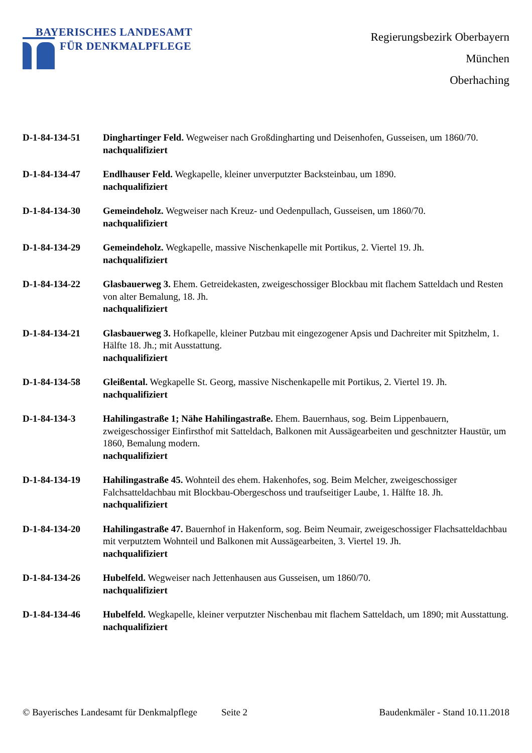BAYERISCHES LANDESAMT
FÜR DENKMALPFLEGE
Regierungsbezirk Oberbayern
München
Oberhaching
D-1-84-134-51 Dinghartinger Feld. Wegweiser nach Großdingharting und Deisenhofen, Gusseisen, um 1860/70.
nachqualifiziert
D-1-84-134-47 Endlhauser Feld. Wegkapelle, kleiner unverputzter Backsteinbau, um 1890.
nachqualifiziert
D-1-84-134-30 Gemeindeholz. Wegweiser nach Kreuz- und Oedenpullach, Gusseisen, um 1860/70.
nachqualifiziert
D-1-84-134-29 Gemeindeholz. Wegkapelle, massive Nischenkapelle mit Portikus, 2. Viertel 19. Jh.
nachqualifiziert
D-1-84-134-22 Glasbauerweg 3. Ehem. Getreidekasten, zweigeschossiger Blockbau mit flachem Satteldach und Resten von alter Bemalung, 18. Jh.
nachqualifiziert
D-1-84-134-21 Glasbauerweg 3. Hofkapelle, kleiner Putzbau mit eingezogener Apsis und Dachreiter mit Spitzhelm, 1. Hälfte 18. Jh.; mit Ausstattung.
nachqualifiziert
D-1-84-134-58 Gleißental. Wegkapelle St. Georg, massive Nischenkapelle mit Portikus, 2. Viertel 19. Jh.
nachqualifiziert
D-1-84-134-3 Hahilingastraße 1; Nähe Hahilingastraße. Ehem. Bauernhaus, sog. Beim Lippenbauern, zweigeschossiger Einfirsthof mit Satteldach, Balkonen mit Aussägearbeiten und geschnitzter Haustür, um 1860, Bemalung modern.
nachqualifiziert
D-1-84-134-19 Hahilingastraße 45. Wohnteil des ehem. Hakenhofes, sog. Beim Melcher, zweigeschossiger Falchsatteldachbau mit Blockbau-Obergeschoss und traufseitiger Laube, 1. Hälfte 18. Jh.
nachqualifiziert
D-1-84-134-20 Hahilingastraße 47. Bauernhof in Hakenform, sog. Beim Neumair, zweigeschossiger Flachsatteldachbau mit verputztem Wohnteil und Balkonen mit Aussägearbeiten, 3. Viertel 19. Jh.
nachqualifiziert
D-1-84-134-26 Hubelfeld. Wegweiser nach Jettenhausen aus Gusseisen, um 1860/70.
nachqualifiziert
D-1-84-134-46 Hubelfeld. Wegkapelle, kleiner verputzter Nischenbau mit flachem Satteldach, um 1890; mit Ausstattung.
nachqualifiziert
© Bayerisches Landesamt für Denkmalpflege Seite 2 Baudenkmäler - Stand 10.11.2018